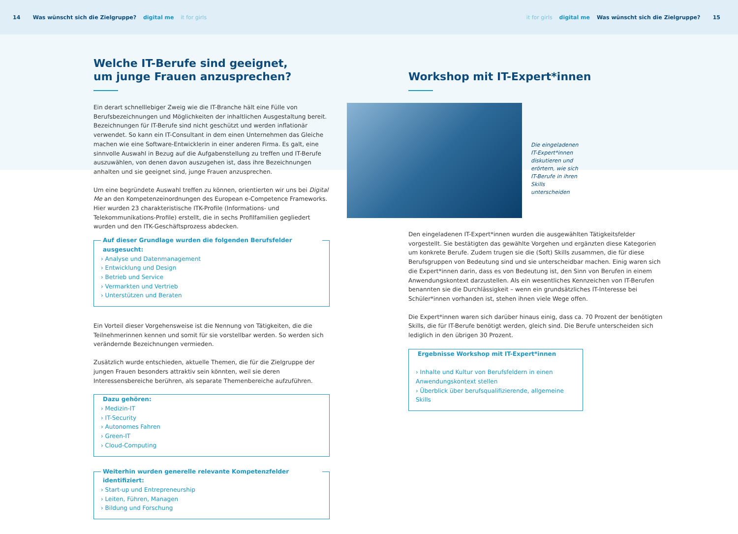14 Was wünscht sich die Zielgruppe? digital me it for girls
it for girls digital me Was wünscht sich die Zielgruppe? 15
Welche IT-Berufe sind geeignet,
um junge Frauen anzusprechen?
Ein derart schnelllebiger Zweig wie die IT-Branche hält eine Fülle von Berufsbezeichnungen und Möglichkeiten der inhaltlichen Ausgestaltung bereit. Bezeichnungen für IT-Berufe sind nicht geschützt und werden inflationär verwendet. So kann ein IT-Consultant in dem einen Unternehmen das Gleiche machen wie eine Software-Entwicklerin in einer anderen Firma. Es galt, eine sinnvolle Auswahl in Bezug auf die Aufgabenstellung zu treffen und IT-Berufe auszuwählen, von denen davon auszugehen ist, dass ihre Bezeichnungen anhalten und sie geeignet sind, junge Frauen anzusprechen.
Um eine begründete Auswahl treffen zu können, orientierten wir uns bei Digital Me an den Kompetenzeinordnungen des European e-Competence Frameworks. Hier wurden 23 charakteristische ITK-Profile (Informations- und Telekommunikations-Profile) erstellt, die in sechs Profilfamilien gegliedert wurden und den ITK-Geschäftsprozess abdecken.
Auf dieser Grundlage wurden die folgenden Berufsfelder ausgesucht:
› Analyse und Datenmanagement
› Entwicklung und Design
› Betrieb und Service
› Vermarkten und Vertrieb
› Unterstützen und Beraten
Ein Vorteil dieser Vorgehensweise ist die Nennung von Tätigkeiten, die die Teilnehmerinnen kennen und somit für sie vorstellbar werden. So werden sich verändernde Bezeichnungen vermieden.
Zusätzlich wurde entschieden, aktuelle Themen, die für die Zielgruppe der jungen Frauen besonders attraktiv sein könnten, weil sie deren Interessensbereiche berühren, als separate Themenbereiche aufzuführen.
Dazu gehören:
› Medizin-IT
› IT-Security
› Autonomes Fahren
› Green-IT
› Cloud-Computing
Weiterhin wurden generelle relevante Kompetenzfelder identifiziert:
› Start-up und Entrepreneurship
› Leiten, Führen, Managen
› Bildung und Forschung
Workshop mit IT-Expert*innen
Die eingeladenen IT-Expert*innen diskutieren und erörtern, wie sich IT-Berufe in ihren Skills unterscheiden
Den eingeladenen IT-Expert*innen wurden die ausgewählten Tätigkeitsfelder vorgestellt. Sie bestätigten das gewählte Vorgehen und ergänzten diese Kategorien um konkrete Berufe. Zudem trugen sie die (Soft) Skills zusammen, die für diese Berufsgruppen von Bedeutung sind und sie unterscheidbar machen. Einig waren sich die Expert*innen darin, dass es von Bedeutung ist, den Sinn von Berufen in einem Anwendungskontext darzustellen. Als ein wesentliches Kennzeichen von IT-Berufen benannten sie die Durchlässigkeit – wenn ein grundsätzliches IT-Interesse bei Schüler*innen vorhanden ist, stehen ihnen viele Wege offen.
Die Expert*innen waren sich darüber hinaus einig, dass ca. 70 Prozent der benötigten Skills, die für IT-Berufe benötigt werden, gleich sind. Die Berufe unterscheiden sich lediglich in den übrigen 30 Prozent.
Ergebnisse Workshop mit IT-Expert*innen
› Inhalte und Kultur von Berufsfeldern in einen Anwendungskontext stellen
› Überblick über berufsqualifizierende, allgemeine Skills